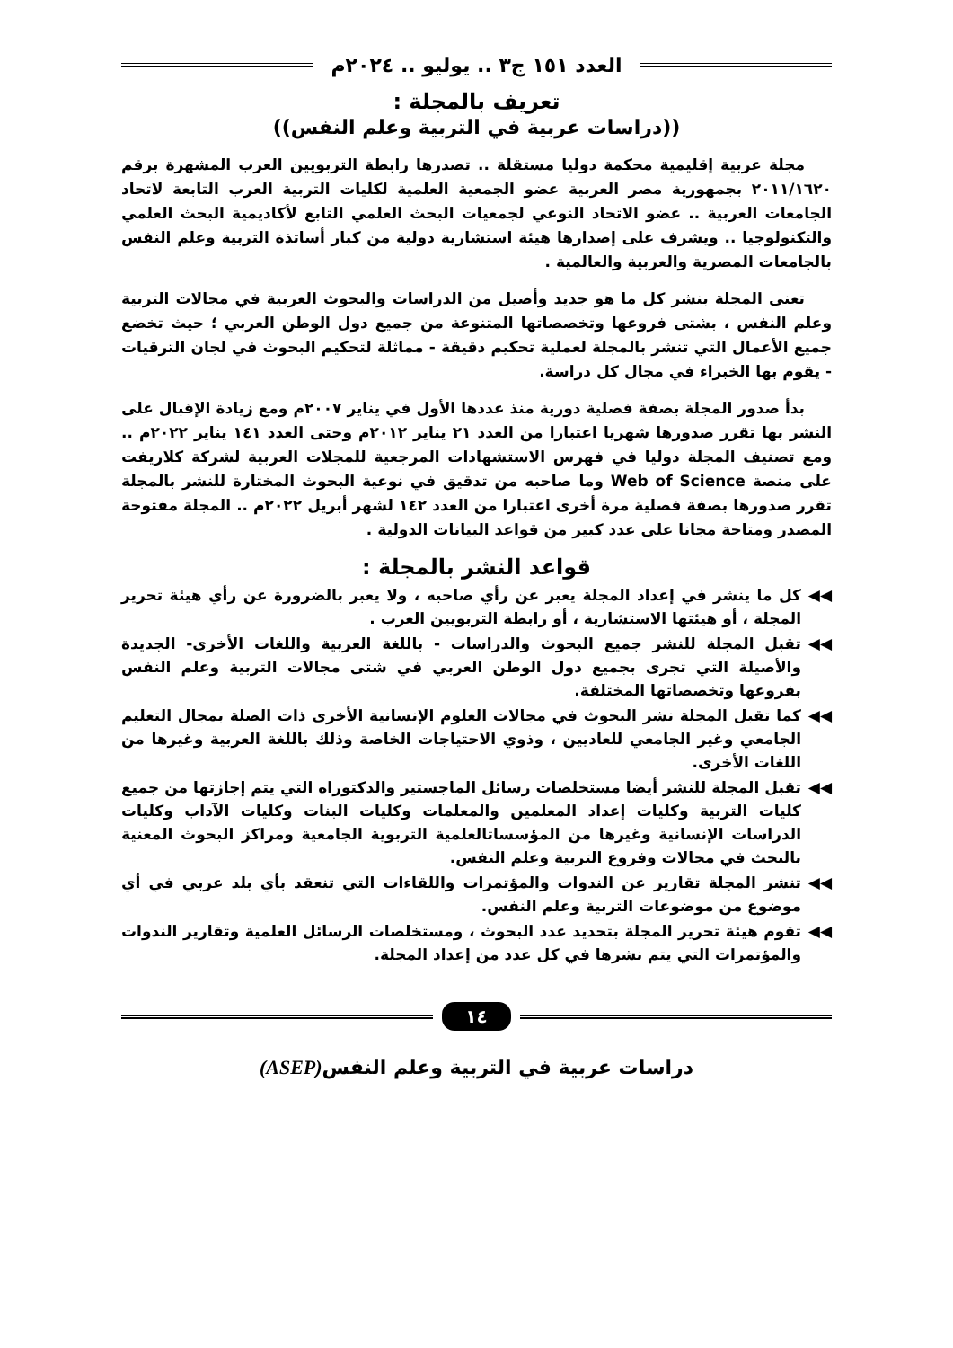العدد ١٥١ ج٣ .. يوليو .. ٢٠٢٤م
تعريف بالمجلة :
((دراسات عربية في التربية وعلم النفس))
مجلة عربية إقليمية محكمة دوليا مستقلة .. تصدرها رابطة التربويين العرب المشهرة برقم ٢٠١١/١٦٢٠ بجمهورية مصر العربية عضو الجمعية العلمية لكليات التربية العرب التابعة لاتحاد الجامعات العربية .. عضو الاتحاد النوعي لجمعيات البحث العلمي التابع لأكاديمية البحث العلمي والتكنولوجيا .. ويشرف على إصدارها هيئة استشارية دولية من كبار أساتذة التربية وعلم النفس بالجامعات المصرية والعربية والعالمية .
تعنى المجلة بنشر كل ما هو جديد وأصيل من الدراسات والبحوث العربية في مجالات التربية وعلم النفس ، بشتى فروعها وتخصصاتها المتنوعة من جميع دول الوطن العربي ؛ حيث تخضع جميع الأعمال التي تنشر بالمجلة لعملية تحكيم دقيقة - مماثلة لتحكيم البحوث في لجان الترقيات - يقوم بها الخبراء في مجال كل دراسة.
بدأ صدور المجلة بصفة فصلية دورية منذ عددها الأول في يناير ٢٠٠٧م ومع زيادة الإقبال على النشر بها تقرر صدورها شهريا اعتبارا من العدد ٢١ يناير ٢٠١٢م وحتى العدد ١٤١ يناير ٢٠٢٢م .. ومع تصنيف المجلة دوليا في فهرس الاستشهادات المرجعية للمجلات العربية لشركة كلاريفت على منصة Web of Science وما صاحبه من تدقيق في نوعية البحوث المختارة للنشر بالمجلة تقرر صدورها بصفة فصلية مرة أخرى اعتبارا من العدد ١٤٢ لشهر أبريل ٢٠٢٢م .. المجلة مفتوحة المصدر ومتاحة مجانا على عدد كبير من قواعد البيانات الدولية .
قواعد النشر بالمجلة :
◀◀ كل ما ينشر في إعداد المجلة يعبر عن رأي صاحبه ، ولا يعبر بالضرورة عن رأي هيئة تحرير المجلة ، أو هيئتها الاستشارية ، أو رابطة التربويين العرب .
◀◀ تقبل المجلة للنشر جميع البحوث والدراسات - باللغة العربية واللغات الأخرى- الجديدة والأصيلة التي تجرى بجميع دول الوطن العربي في شتى مجالات التربية وعلم النفس بفروعها وتخصصاتها المختلفة.
◀◀ كما تقبل المجلة نشر البحوث في مجالات العلوم الإنسانية الأخرى ذات الصلة بمجال التعليم الجامعي وغير الجامعي للعاديين ، وذوي الاحتياجات الخاصة وذلك باللغة العربية وغيرها من اللغات الأخرى.
◀◀ تقبل المجلة للنشر أيضا مستخلصات رسائل الماجستير والدكتوراه التي يتم إجازتها من جميع كليات التربية وكليات إعداد المعلمين والمعلمات وكليات البنات وكليات الآداب وكليات الدراسات الإنسانية وغيرها من المؤسساتالعلمية التربوية الجامعية ومراكز البحوث المعنية بالبحث في مجالات وفروع التربية وعلم النفس.
◀◀ تنشر المجلة تقارير عن الندوات والمؤتمرات واللقاءات التي تنعقد بأي بلد عربي في أي موضوع من موضوعات التربية وعلم النفس.
◀◀ تقوم هيئة تحرير المجلة بتحديد عدد البحوث ، ومستخلصات الرسائل العلمية وتقارير الندوات والمؤتمرات التي يتم نشرها في كل عدد من إعداد المجلة.
١٤
دراسات عربية في التربية وعلم النفس(ASEP)